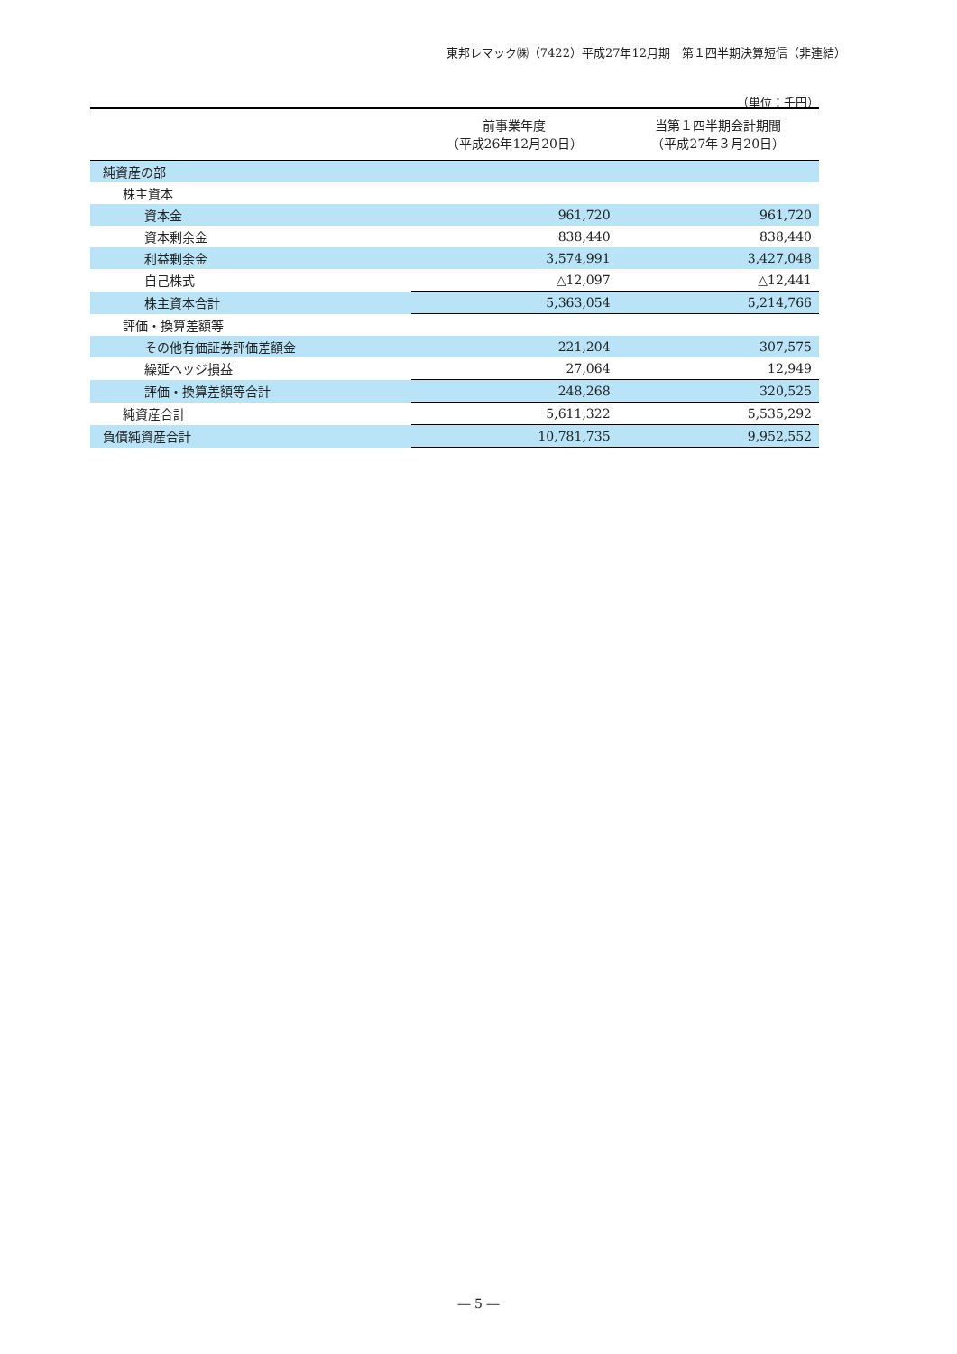東邦レマック㈱（7422）平成27年12月期　第１四半期決算短信（非連結）
（単位：千円）
| | 前事業年度 （平成26年12月20日） | 当第１四半期会計期間 （平成27年３月20日） |
| --- | --- | --- |
| 純資産の部 | | |
| 株主資本 | | |
| 資本金 | 961,720 | 961,720 |
| 資本剰余金 | 838,440 | 838,440 |
| 利益剰余金 | 3,574,991 | 3,427,048 |
| 自己株式 | △12,097 | △12,441 |
| 株主資本合計 | 5,363,054 | 5,214,766 |
| 評価・換算差額等 | | |
| その他有価証券評価差額金 | 221,204 | 307,575 |
| 繰延ヘッジ損益 | 27,064 | 12,949 |
| 評価・換算差額等合計 | 248,268 | 320,525 |
| 純資産合計 | 5,611,322 | 5,535,292 |
| 負債純資産合計 | 10,781,735 | 9,952,552 |
― 5 ―